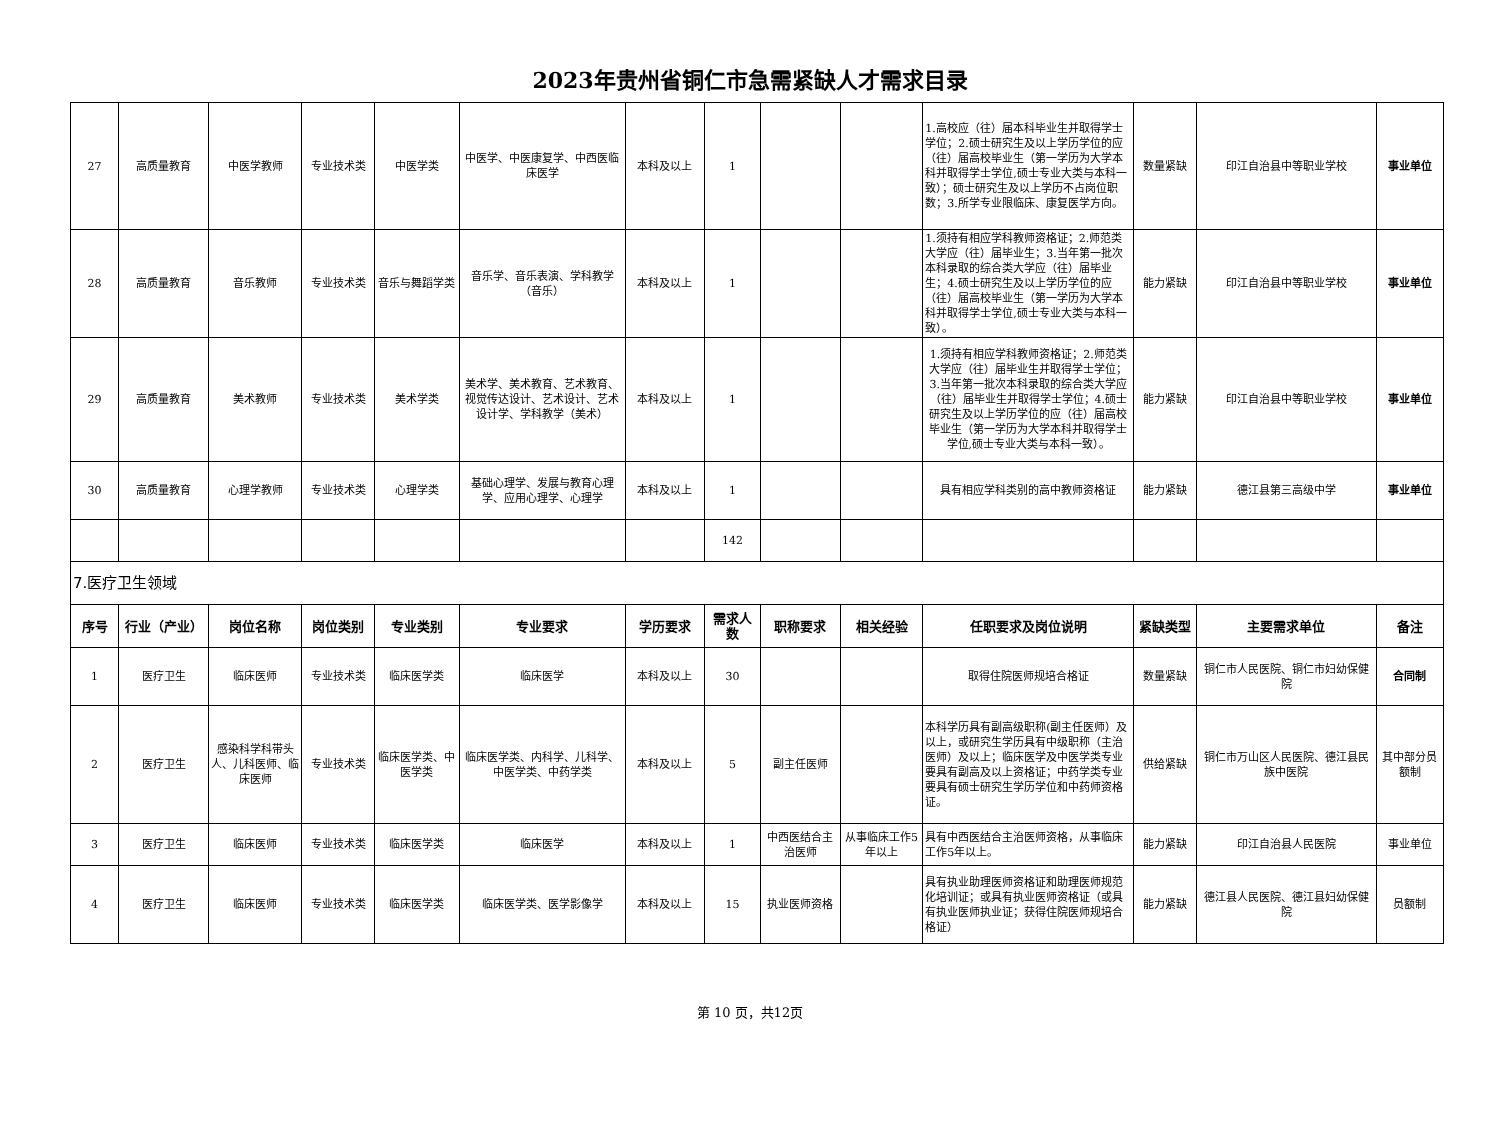2023年贵州省铜仁市急需紧缺人才需求目录
| 27 | 高质量教育 | 中医学教师 | 专业技术类 | 中医学类 | 中医学、中医康复学、中西医临床医学 | 本科及以上 | 1 | | | 1.高校应（往）届本科毕业生并取得学士学位；2.硕士研究生及以上学历学位的应（往）届高校毕业生（第一学历为大学本科并取得学士学位,硕士专业大类与本科一致）；硕士研究生及以上学历不占岗位职数；3.所学专业限临床、康复医学方向。 | 数量紧缺 | 印江自治县中等职业学校 | 事业单位 |
| 28 | 高质量教育 | 音乐教师 | 专业技术类 | 音乐与舞蹈学类 | 音乐学、音乐表演、学科教学（音乐） | 本科及以上 | 1 | | | 1.须持有相应学科教师资格证；2.师范类大学应（往）届毕业生；3.当年第一批次本科录取的综合类大学应（往）届毕业生；4.硕士研究生及以上学历学位的应（往）届高校毕业生（第一学历为大学本科并取得学士学位,硕士专业大类与本科一致）。 | 能力紧缺 | 印江自治县中等职业学校 | 事业单位 |
| 29 | 高质量教育 | 美术教师 | 专业技术类 | 美术学类 | 美术学、美术教育、艺术教育、视觉传达设计、艺术设计、艺术设计学、学科教学（美术） | 本科及以上 | 1 | | | 1.须持有相应学科教师资格证；2.师范类大学应（往）届毕业生并取得学士学位；3.当年第一批次本科录取的综合类大学应（往）届毕业生并取得学士学位；4.硕士研究生及以上学历学位的应（往）届高校毕业生（第一学历为大学本科并取得学士学位,硕士专业大类与本科一致）。 | 能力紧缺 | 印江自治县中等职业学校 | 事业单位 |
| 30 | 高质量教育 | 心理学教师 | 专业技术类 | 心理学类 | 基础心理学、发展与教育心理学、应用心理学、心理学 | 本科及以上 | 1 | | | 具有相应学科类别的高中教师资格证 | 能力紧缺 | 德江县第三高级中学 | 事业单位 |
| | | | | | | | 142 | | | | | | |
| 7.医疗卫生领域 | | | | | | | | | | | | | |
| 序号 | 行业（产业） | 岗位名称 | 岗位类别 | 专业类别 | 专业要求 | 学历要求 | 需求人数 | 职称要求 | 相关经验 | 任职要求及岗位说明 | 紧缺类型 | 主要需求单位 | 备注 |
| 1 | 医疗卫生 | 临床医师 | 专业技术类 | 临床医学类 | 临床医学 | 本科及以上 | 30 | | | 取得住院医师规培合格证 | 数量紧缺 | 铜仁市人民医院、铜仁市妇幼保健院 | 合同制 |
| 2 | 医疗卫生 | 感染科学科带头人、儿科医师、临床医师 | 专业技术类 | 临床医学类、中医学类 | 临床医学类、内科学、儿科学、中医学类、中药学类 | 本科及以上 | 5 | 副主任医师 | | 本科学历具有副高级职称(副主任医师）及以上，或研究生学历具有中级职称（主治医师）及以上；临床医学及中医学类专业要具有副高及以上资格证；中药学类专业要具有硕士研究生学历学位和中药师资格证。 | 供给紧缺 | 铜仁市万山区人民医院、德江县民族中医院 | 其中部分员额制 |
| 3 | 医疗卫生 | 临床医师 | 专业技术类 | 临床医学类 | 临床医学 | 本科及以上 | 1 | 中西医结合主治医师 | 从事临床工作5年以上 | 具有中西医结合主治医师资格，从事临床工作5年以上。 | 能力紧缺 | 印江自治县人民医院 | 事业单位 |
| 4 | 医疗卫生 | 临床医师 | 专业技术类 | 临床医学类 | 临床医学类、医学影像学 | 本科及以上 | 15 | 执业医师资格 | | 具有执业助理医师资格证和助理医师规范化培训证；或具有执业医师资格证（或具有执业医师执业证；获得住院医师规培合格证） | 能力紧缺 | 德江县人民医院、德江县妇幼保健院 | 员额制 |
第 10 页，共12页